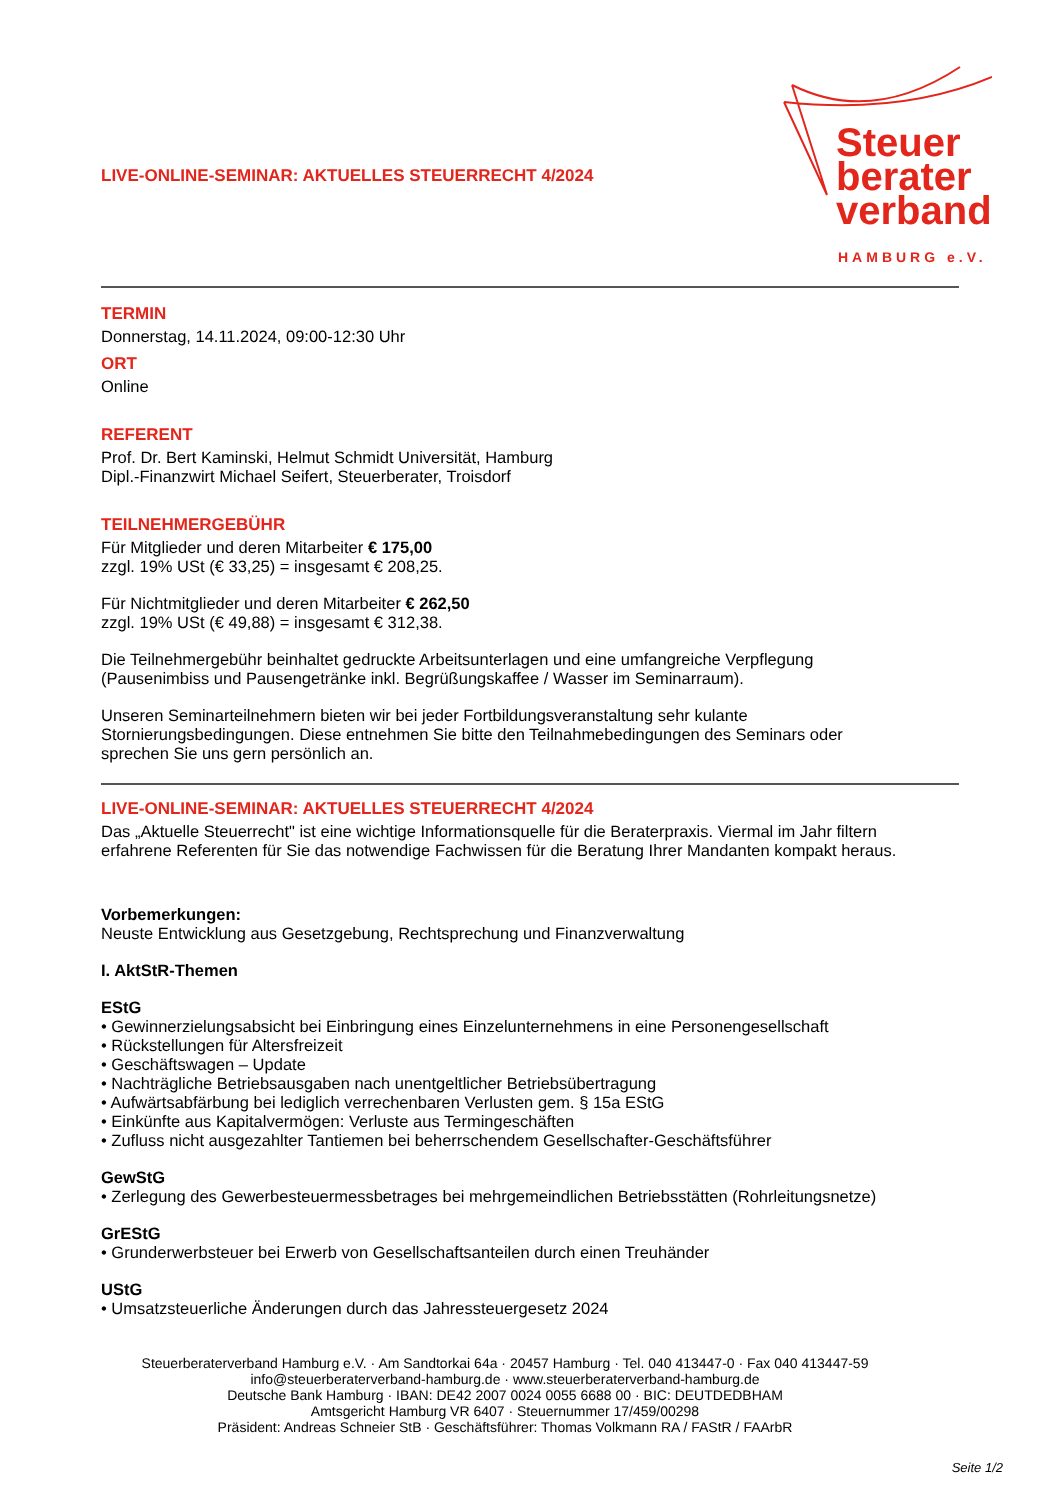Steuer
berater
verband
HAMBURG e.V.
LIVE-ONLINE-SEMINAR: AKTUELLES STEUERRECHT 4/2024
TERMIN
Donnerstag, 14.11.2024, 09:00-12:30 Uhr
ORT
Online
REFERENT
Prof. Dr. Bert Kaminski, Helmut Schmidt Universität, Hamburg
Dipl.-Finanzwirt Michael Seifert, Steuerberater, Troisdorf
TEILNEHMERGEBÜHR
Für Mitglieder und deren Mitarbeiter € 175,00
zzgl. 19% USt (€ 33,25) = insgesamt € 208,25.
Für Nichtmitglieder und deren Mitarbeiter € 262,50
zzgl. 19% USt (€ 49,88) = insgesamt € 312,38.
Die Teilnehmergebühr beinhaltet gedruckte Arbeitsunterlagen und eine umfangreiche Verpflegung
(Pausenimbiss und Pausengetränke inkl. Begrüßungskaffee / Wasser im Seminarraum).
Unseren Seminarteilnehmern bieten wir bei jeder Fortbildungsveranstaltung sehr kulante
Stornierungsbedingungen. Diese entnehmen Sie bitte den Teilnahmebedingungen des Seminars oder
sprechen Sie uns gern persönlich an.
LIVE-ONLINE-SEMINAR: AKTUELLES STEUERRECHT 4/2024
Das „Aktuelle Steuerrecht" ist eine wichtige Informationsquelle für die Beraterpraxis. Viermal im Jahr filtern
erfahrene Referenten für Sie das notwendige Fachwissen für die Beratung Ihrer Mandanten kompakt heraus.
Vorbemerkungen:
Neuste Entwicklung aus Gesetzgebung, Rechtsprechung und Finanzverwaltung
I. AktStR-Themen
EStG
• Gewinnerzielungsabsicht bei Einbringung eines Einzelunternehmens in eine Personengesellschaft
• Rückstellungen für Altersfreizeit
• Geschäftswagen – Update
• Nachträgliche Betriebsausgaben nach unentgeltlicher Betriebsübertragung
• Aufwärtsabfärbung bei lediglich verrechenbaren Verlusten gem. § 15a EStG
• Einkünfte aus Kapitalvermögen: Verluste aus Termingeschäften
• Zufluss nicht ausgezahlter Tantiemen bei beherrschendem Gesellschafter-Geschäftsführer
GewStG
• Zerlegung des Gewerbesteuermessbetrages bei mehrgemeindlichen Betriebsstätten (Rohrleitungsnetze)
GrEStG
• Grunderwerbsteuer bei Erwerb von Gesellschaftsanteilen durch einen Treuhänder
UStG
• Umsatzsteuerliche Änderungen durch das Jahressteuergesetz 2024
Steuerberaterverband Hamburg e.V. · Am Sandtorkai 64a · 20457 Hamburg · Tel. 040 413447-0 · Fax 040 413447-59
info@steuerberaterverband-hamburg.de · www.steuerberaterverband-hamburg.de
Deutsche Bank Hamburg · IBAN: DE42 2007 0024 0055 6688 00 · BIC: DEUTDEDBHAM
Amtsgericht Hamburg VR 6407 · Steuernummer 17/459/00298
Präsident: Andreas Schneier StB · Geschäftsführer: Thomas Volkmann RA / FAStR / FAArbR
Seite 1/2